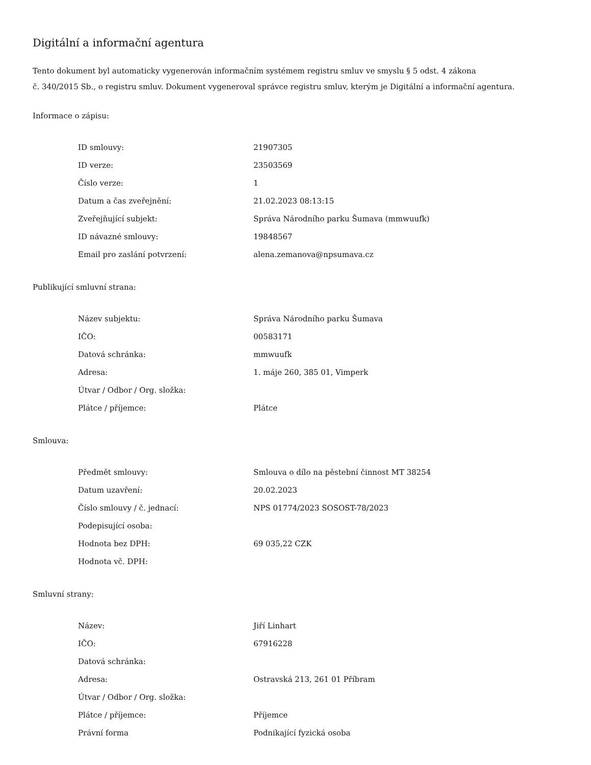Digitální a informační agentura
Tento dokument byl automaticky vygenerován informačním systémem registru smluv ve smyslu § 5 odst. 4 zákona
č. 340/2015 Sb., o registru smluv. Dokument vygeneroval správce registru smluv, kterým je Digitální a informační agentura.
Informace o zápisu:
| ID smlouvy: | 21907305 |
| ID verze: | 23503569 |
| Číslo verze: | 1 |
| Datum a čas zveřejnění: | 21.02.2023 08:13:15 |
| Zveřejňující subjekt: | Správa Národního parku Šumava (mmwuufk) |
| ID návazné smlouvy: | 19848567 |
| Email pro zaslání potvrzení: | alena.zemanova@npsumava.cz |
Publikující smluvní strana:
| Název subjektu: | Správa Národního parku Šumava |
| IČO: | 00583171 |
| Datová schránka: | mmwuufk |
| Adresa: | 1. máje 260, 385 01, Vimperk |
| Útvar / Odbor / Org. složka: | |
| Plátce / příjemce: | Plátce |
Smlouva:
| Předmět smlouvy: | Smlouva o dílo na pěstební činnost MT 38254 |
| Datum uzavření: | 20.02.2023 |
| Číslo smlouvy / č. jednací: | NPS 01774/2023 SOSOST-78/2023 |
| Podepisující osoba: | |
| Hodnota bez DPH: | 69 035,22 CZK |
| Hodnota vč. DPH: | |
Smluvní strany:
| Název: | Jiří Linhart |
| IČO: | 67916228 |
| Datová schránka: | |
| Adresa: | Ostravská 213, 261 01 Příbram |
| Útvar / Odbor / Org. složka: | |
| Plátce / příjemce: | Příjemce |
| Právní forma | Podnikající fyzická osoba |